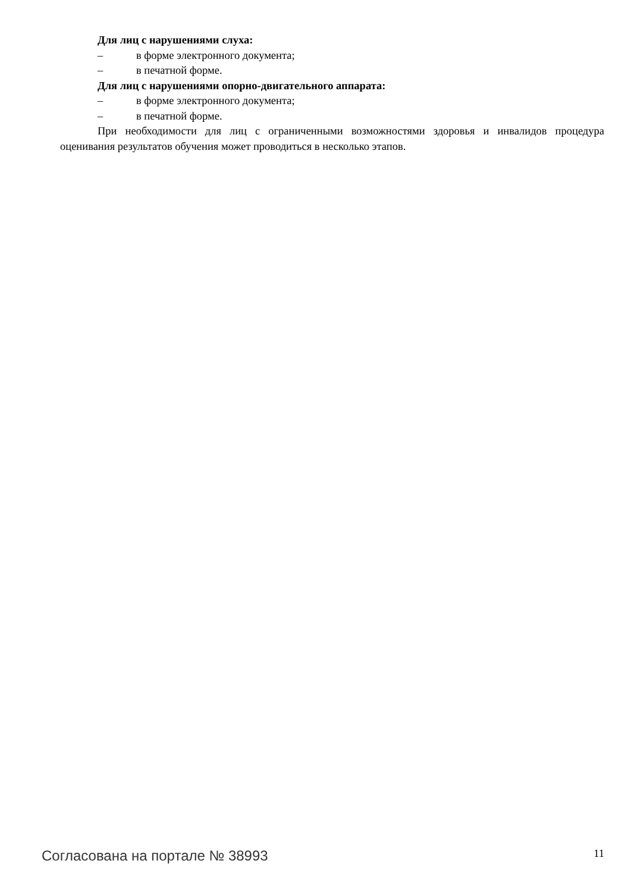Для лиц с нарушениями слуха:
– в форме электронного документа;
– в печатной форме.
Для лиц с нарушениями опорно-двигательного аппарата:
– в форме электронного документа;
– в печатной форме.
При необходимости для лиц с ограниченными возможностями здоровья и инвалидов процедура оценивания результатов обучения может проводиться в несколько этапов.
Согласована на портале № 38993 11